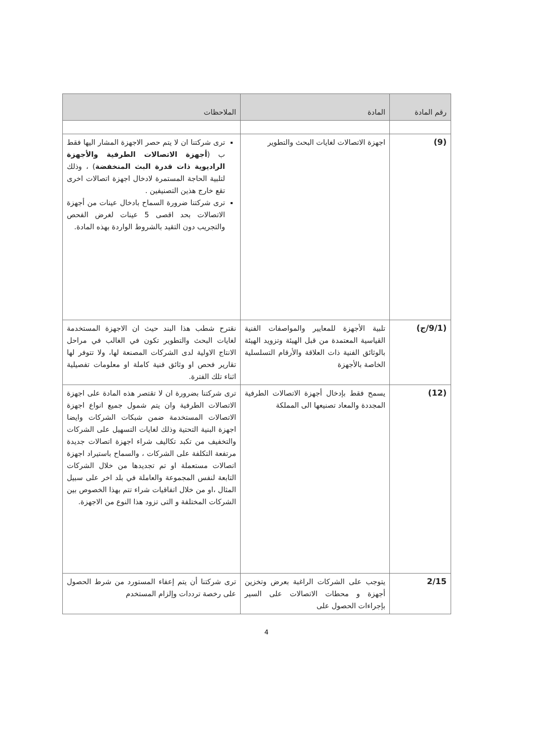| رقم المادة | المادة | الملاحظات |
| --- | --- | --- |
| (9) | اجهزة الاتصالات لغايات البحث والتطوير | ترى شركتنا ان لا يتم حصر الاجهزة المشار اليها فقط ب ( أجهزة الاتصالات الطرفية والأجهزة الراديوية ذات قدرة البث المنخفضة ) ، وذلك لتلبية الحاجة المستمرة لادخال اجهزة اتصالات اخرى تقع خارج هذين التصنيفين . ترى شركتنا ضرورة السماح بادخال عينات من أجهزة الاتصالات بحد اقصى 5 عينات لغرض الفحص والتجريب دون التقيد بالشروط الواردة بهذه المادة. |
| (9/1/ج) | تلبية الأجهزة للمعايير والمواصفات الفنية القياسية المعتمدة من قبل الهيئة وتزويد الهيئة بالوثائق الفنية ذات العلاقة والأرقام التسلسلية الخاصة بالأجهزة | نقترح شطب هذا البند حيث ان الاجهزة المستخدمة لغايات البحث والتطوير تكون في الغالب في مراحل الانتاج الاولية لدى الشركات المصنعة لها، ولا تتوفر لها تقارير فحص او وثائق فنية كاملة او معلومات تفصيلية اثناء تلك الفترة. |
| (12) | يسمح فقط بإدخال أجهزة الاتصالات الطرفية المجددة والمعاد تصنيعها الى المملكة | ترى شركتنا بضرورة ان لا تقتصر هذه المادة على اجهزة الاتصالات الطرفية وان يتم شمول جميع انواع اجهزة الاتصالات المستخدمة ضمن شبكات الشركات وايضا اجهزة البنية التحتية وذلك لغايات التسهيل على الشركات والتخفيف من تكبد تكاليف شراء اجهزة اتصالات جديدة مرتفعة التكلفة على الشركات ، والسماح باستيراد اجهزة اتصالات مستعملة او تم تجديدها من خلال الشركات التابعة لنفس المجموعة والعاملة في بلد اخر على سبيل المثال ،او من خلال اتفاقيات شراء تتم بهذا الخصوص بين الشركات المختلفة و التى تزود هذا النوع من الاجهزة. |
| 2/15 | يتوجب على الشركات الراغبة بعرض وتخزين أجهزة و محطات الاتصالات على السير بإجراءات الحصول على | ترى شركتنا أن يتم إعفاء المستورد من شرط الحصول على رخصة ترددات وإلزام المستخدم |
4